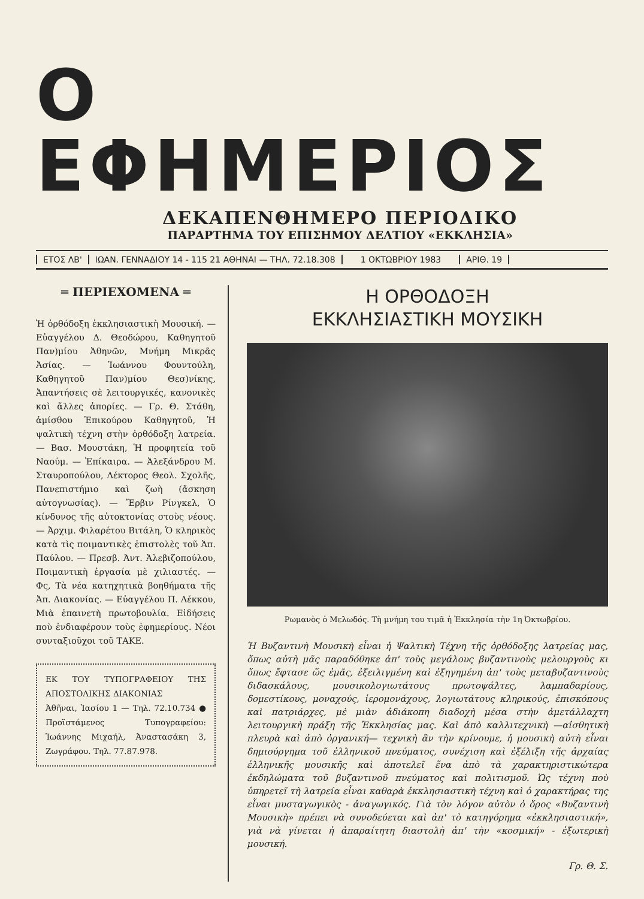Ο ΕΦΗΜΕΡΙΟΣ
ΔΕΚΑΠΕΝΘΗΜΕΡΟ ΠΕΡΙΟΔΙΚΟ
ΠΑΡΑΡΤΗΜΑ ΤΟΥ ΕΠΙΣΗΜΟΥ ΔΕΛΤΙΟΥ «ΕΚΚΛΗΣΙΑ»
ΕΤΟΣ ΛΒ' ΙΩΑΝ. ΓΕΝΝΑΔΙΟΥ 14 - 115 21 ΑΘΗΝΑΙ — ΤΗΛ. 72.18.308 1 ΟΚΤΩΒΡΙΟΥ 1983 ΑΡΙΘ. 19
═ ΠΕΡΙΕΧΟΜΕΝΑ ═
Ἡ ὀρθόδοξη ἐκκλησιαστικὴ Μουσική. — Εὐαγγέλου Δ. Θεοδώρου, Καθηγητοῦ Παν)μίου Ἀθηνῶν, Μνήμη Μικρᾶς Ἀσίας. — Ἰωάννου Φουντούλη, Καθηγητοῦ Παν)μίου Θεσ)νίκης, Ἀπαντήσεις σὲ λειτουργικές, κανονικὲς καὶ ἄλλες ἀπορίες. — Γρ. Θ. Στάθη, ἀμίσθου Ἐπικούρου Καθηγητοῦ, Ἡ ψαλτικὴ τέχνη στὴν ὀρθόδοξη λατρεία. — Βασ. Μουστάκη, Ἡ προφητεία τοῦ Ναούμ. — Ἐπίκαιρα. — Ἀλεξάνδρου Μ. Σταυροπούλου, Λέκτορος Θεολ. Σχολῆς, Πανεπιστήμιο καὶ ζωὴ (ἄσκηση αὐτογνωσίας). — Ἔρβιν Ρίνγκελ, Ὁ κίνδυνος τῆς αὐτοκτονίας στοὺς νέους. — Ἀρχιμ. Φιλαρέτου Βιτάλη, Ὁ κληρικὸς κατὰ τὶς ποιμαντικὲς ἐπιστολὲς τοῦ Ἀπ. Παύλου. — Πρεσβ. Ἀντ. Ἀλεβιζοπούλου, Ποιμαντικὴ ἐργασία μὲ χιλιαστές. — Φς, Τὰ νέα κατηχητικὰ βοηθήματα τῆς Ἀπ. Διακονίας. — Εὐαγγέλου Π. Λέκκου, Μιὰ ἐπαινετὴ πρωτοβουλία. Εἰδήσεις ποὺ ἐνδιαφέρουν τοὺς ἐφημερίους. Νέοι συνταξιοῦχοι τοῦ ΤΑΚΕ.
ΕΚ ΤΟΥ ΤΥΠΟΓΡΑΦΕΙΟΥ ΤΗΣ ΑΠΟΣΤΟΛΙΚΗΣ ΔΙΑΚΟΝΙΑΣ
Ἀθῆναι, Ἰασίου 1 — Τηλ. 72.10.734 ● Προϊστάμενος Τυπογραφείου: Ἰωάννης Μιχαήλ, Ἀναστασάκη 3, Ζωγράφου. Τηλ. 77.87.978.
Η ΟΡΘΟΔΟΞΗ
ΕΚΚΛΗΣΙΑΣΤΙΚΗ ΜΟΥΣΙΚΗ
Ρωμανὸς ὁ Μελωδός. Τὴ μνήμη του τιμᾶ ἡ Ἐκκλησία τὴν 1η Ὀκτωβρίου.
Ἡ Βυζαντινὴ Μουσικὴ εἶναι ἡ Ψαλτικὴ Τέχνη τῆς ὀρθόδοξης λατρείας μας, ὅπως αὐτὴ μᾶς παραδόθηκε ἀπ' τοὺς μεγάλους βυζαντινοὺς μελουργοὺς κι ὅπως ἔφτασε ὥς ἐμᾶς, ἐξειλιγμένη καὶ ἐξηγημένη ἀπ' τοὺς μεταβυζαντινοὺς διδασκάλους, μουσικολογιωτάτους πρωτοψάλτες, λαμπαδαρίους, δομεστίκους, μοναχούς, ἱερομονάχους, λογιωτάτους κληρικούς, ἐπισκόπους καὶ πατριάρχες, μὲ μιὰν ἀδιάκοπη διαδοχὴ μέσα στὴν ἀμετάλλαχτη λειτουργικὴ πράξη τῆς Ἐκκλησίας μας. Καὶ ἀπὸ καλλιτεχνικὴ —αἰσθητικὴ πλευρὰ καὶ ἀπὸ ὀργανική— τεχνικὴ ἂν τὴν κρίνουμε, ἡ μουσικὴ αὐτὴ εἶναι δημιούργημα τοῦ ἑλληνικοῦ πνεύματος, συνέχιση καὶ ἐξέλιξη τῆς ἀρχαίας ἑλληνικῆς μουσικῆς καὶ ἀποτελεῖ ἕνα ἀπὸ τὰ χαρακτηριστικώτερα ἐκδηλώματα τοῦ βυζαντινοῦ πνεύματος καὶ πολιτισμοῦ. Ὡς τέχνη ποὺ ὑπηρετεῖ τὴ λατρεία εἶναι καθαρὰ ἐκκλησιαστικὴ τέχνη καὶ ὁ χαρακτήρας της εἶναι μυσταγωγικὸς - ἀναγωγικός. Γιὰ τὸν λόγον αὐτὸν ὁ ὅρος «Βυζαντινὴ Μουσικὴ» πρέπει νὰ συνοδεύεται καὶ ἀπ' τὸ κατηγόρημα «ἐκκλησιαστική», γιὰ νὰ γίνεται ἡ ἀπαραίτητη διαστολὴ ἀπ' τὴν «κοσμική» - ἐξωτερικὴ μουσική.
Γρ. Θ. Σ.